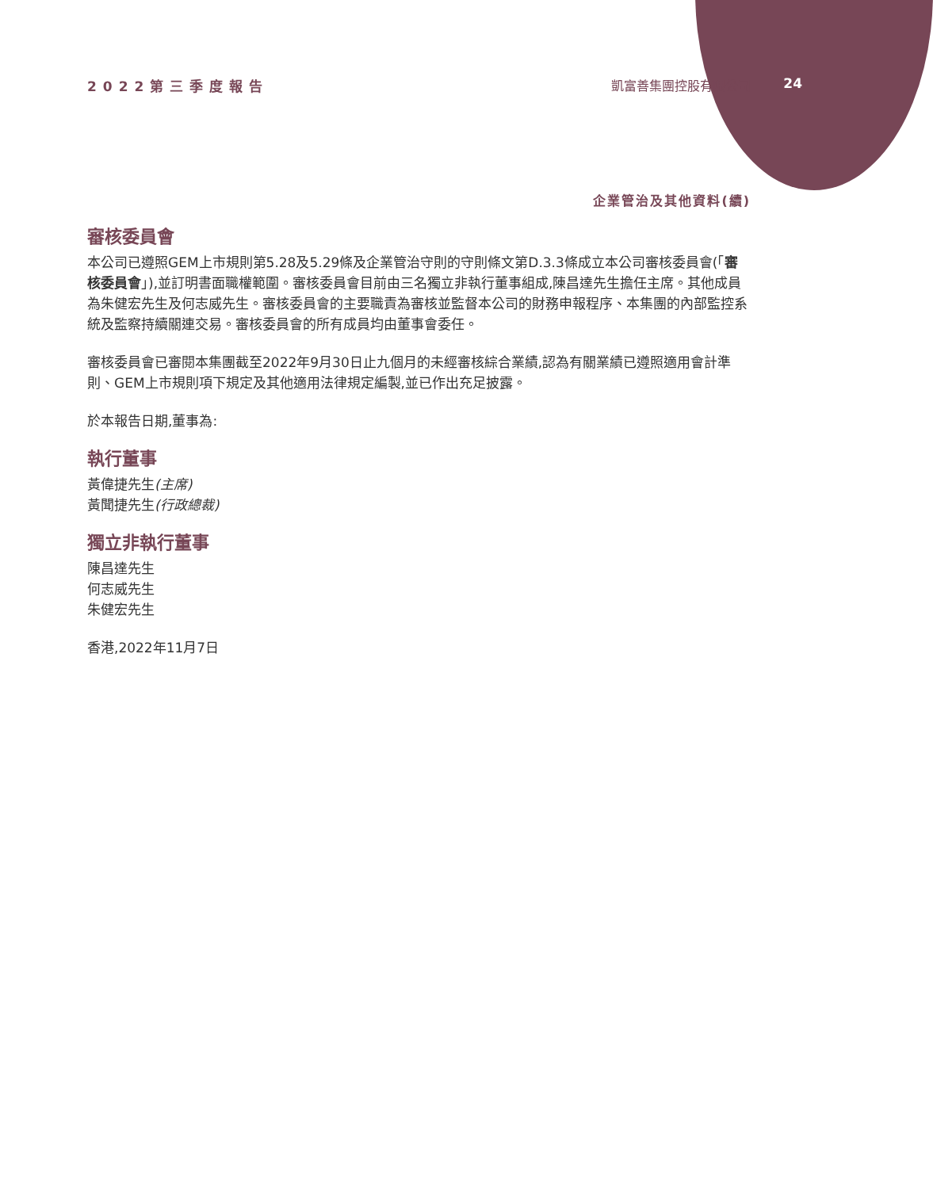2022第三季度報告 凱富善集團控股有限公司
24
企業管治及其他資料(續)
審核委員會
本公司已遵照GEM上市規則第5.28及5.29條及企業管治守則的守則條文第D.3.3條成立本公司審核委員會(「審核委員會」),並訂明書面職權範圍。審核委員會目前由三名獨立非執行董事組成,陳昌達先生擔任主席。其他成員為朱健宏先生及何志威先生。審核委員會的主要職責為審核並監督本公司的財務申報程序、本集團的內部監控系統及監察持續關連交易。審核委員會的所有成員均由董事會委任。
審核委員會已審閱本集團截至2022年9月30日止九個月的未經審核綜合業績,認為有關業績已遵照適用會計準則、GEM上市規則項下規定及其他適用法律規定編製,並已作出充足披露。
於本報告日期,董事為:
執行董事
黃偉捷先生(主席)
黃聞捷先生(行政總裁)
獨立非執行董事
陳昌達先生
何志威先生
朱健宏先生
香港,2022年11月7日